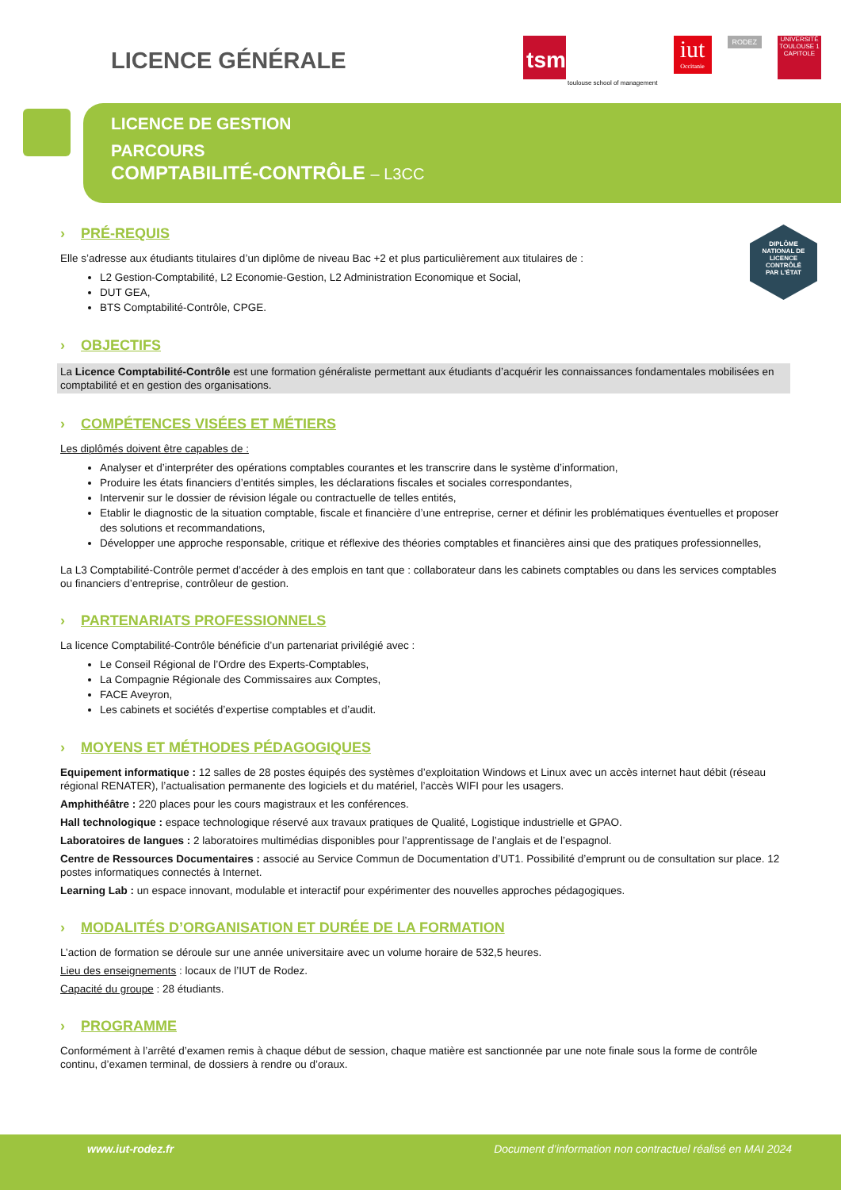LICENCE GÉNÉRALE
tsm
toulouse school of management
iut
Occitanie
RODEZ
UNIVERSITÉ TOULOUSE 1 CAPITOLE
LICENCE DE GESTION
PARCOURS
COMPTABILITÉ-CONTRÔLE – L3CC
DIPLÔME
NATIONAL DE
LICENCE
CONTRÔLÉ
PAR L'ÉTAT
› PRÉ-REQUIS
Elle s’adresse aux étudiants titulaires d’un diplôme de niveau Bac +2 et plus particulièrement aux titulaires de :
L2 Gestion-Comptabilité, L2 Economie-Gestion, L2 Administration Economique et Social,
DUT GEA,
BTS Comptabilité-Contrôle, CPGE.
› OBJECTIFS
La Licence Comptabilité-Contrôle est une formation généraliste permettant aux étudiants d’acquérir les connaissances fondamentales mobilisées en comptabilité et en gestion des organisations.
› COMPÉTENCES VISÉES ET MÉTIERS
Les diplômés doivent être capables de :
Analyser et d’interpréter des opérations comptables courantes et les transcrire dans le système d’information,
Produire les états financiers d’entités simples, les déclarations fiscales et sociales correspondantes,
Intervenir sur le dossier de révision légale ou contractuelle de telles entités,
Etablir le diagnostic de la situation comptable, fiscale et financière d’une entreprise, cerner et définir les problématiques éventuelles et proposer des solutions et recommandations,
Développer une approche responsable, critique et réflexive des théories comptables et financières ainsi que des pratiques professionnelles,
La L3 Comptabilité-Contrôle permet d’accéder à des emplois en tant que : collaborateur dans les cabinets comptables ou dans les services comptables ou financiers d’entreprise, contrôleur de gestion.
› PARTENARIATS PROFESSIONNELS
La licence Comptabilité-Contrôle bénéficie d’un partenariat privilégié avec :
Le Conseil Régional de l’Ordre des Experts-Comptables,
La Compagnie Régionale des Commissaires aux Comptes,
FACE Aveyron,
Les cabinets et sociétés d’expertise comptables et d’audit.
› MOYENS ET MÉTHODES PÉDAGOGIQUES
Equipement informatique : 12 salles de 28 postes équipés des systèmes d’exploitation Windows et Linux avec un accès internet haut débit (réseau régional RENATER), l’actualisation permanente des logiciels et du matériel, l’accès WIFI pour les usagers.
Amphithéâtre : 220 places pour les cours magistraux et les conférences.
Hall technologique : espace technologique réservé aux travaux pratiques de Qualité, Logistique industrielle et GPAO.
Laboratoires de langues : 2 laboratoires multimédias disponibles pour l’apprentissage de l’anglais et de l’espagnol.
Centre de Ressources Documentaires : associé au Service Commun de Documentation d’UT1. Possibilité d’emprunt ou de consultation sur place. 12 postes informatiques connectés à Internet.
Learning Lab : un espace innovant, modulable et interactif pour expérimenter des nouvelles approches pédagogiques.
› MODALITÉS D’ORGANISATION ET DURÉE DE LA FORMATION
L’action de formation se déroule sur une année universitaire avec un volume horaire de 532,5 heures.
Lieu des enseignements : locaux de l’IUT de Rodez.
Capacité du groupe : 28 étudiants.
› PROGRAMME
Conformément à l’arrêté d’examen remis à chaque début de session, chaque matière est sanctionnée par une note finale sous la forme de contrôle continu, d’examen terminal, de dossiers à rendre ou d’oraux.
www.iut-rodez.fr Document d’information non contractuel réalisé en MAI 2024